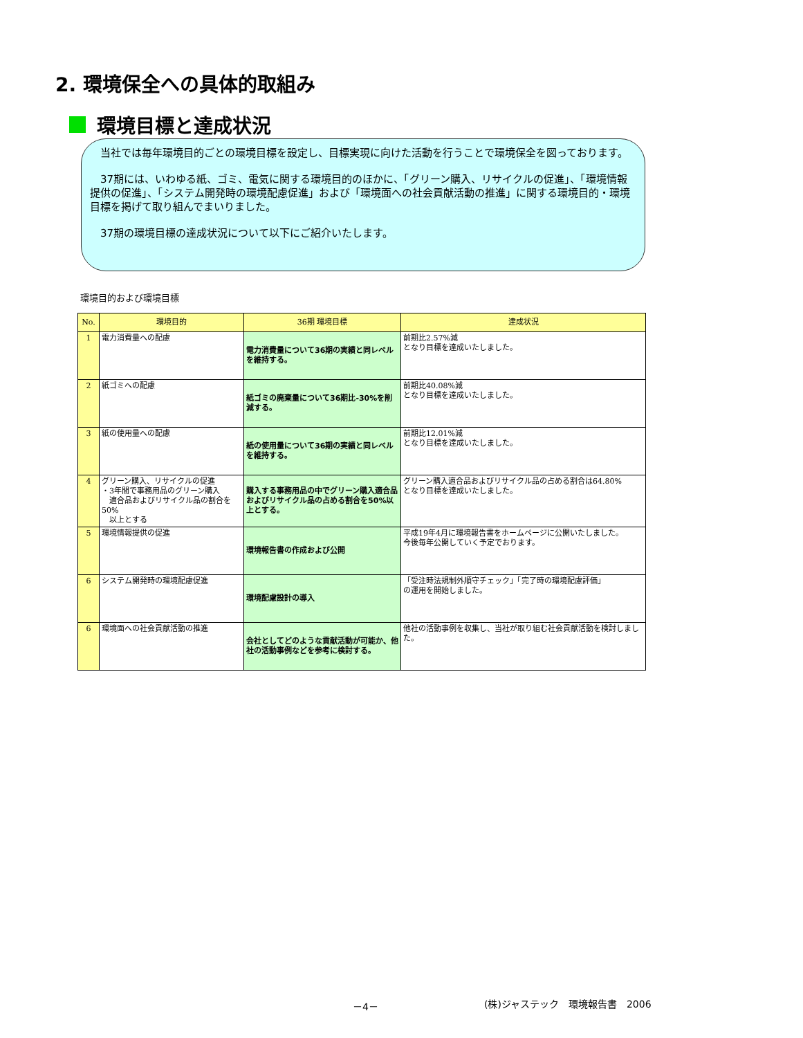2. 環境保全への具体的取組み
環境目標と達成状況
　当社では毎年環境目的ごとの環境目標を設定し、目標実現に向けた活動を行うことで環境保全を図っております。
　37期には、いわゆる紙、ゴミ、電気に関する環境目的のほかに、「グリーン購入、リサイクルの促進」、「環境情報提供の促進」、「システム開発時の環境配慮促進」および「環境面への社会貢献活動の推進」に関する環境目的・環境目標を掲げて取り組んでまいりました。
　37期の環境目標の達成状況について以下にご紹介いたします。
環境目的および環境目標
| No. | 環境目的 | 36期 環境目標 | 達成状況 |
| --- | --- | --- | --- |
| 1 | 電力消費量への配慮 | 電力消費量について36期の実績と同レベルを維持する。 | 前期比2.57%減 となり目標を達成いたしました。 |
| 2 | 紙ゴミへの配慮 | 紙ゴミの廃棄量について36期比-30%を削減する。 | 前期比40.08%減 となり目標を達成いたしました。 |
| 3 | 紙の使用量への配慮 | 紙の使用量について36期の実績と同レベルを維持する。 | 前期比12.01%減 となり目標を達成いたしました。 |
| 4 | グリーン購入、リサイクルの促進 ・3年間で事務用品のグリーン購入 適合品およびリサイクル品の割合を50% 以上とする | 購入する事務用品の中でグリーン購入適合品およびリサイクル品の占める割合を50%以上とする。 | グリーン購入適合品およびリサイクル品の占める割合は64.80% となり目標を達成いたしました。 |
| 5 | 環境情報提供の促進 | 環境報告書の作成および公開 | 平成19年4月に環境報告書をホームページに公開いたしました。 今後毎年公開していく予定でおります。 |
| 6 | システム開発時の環境配慮促進 | 環境配慮設計の導入 | 「受注時法規制外順守チェック」「完了時の環境配慮評価」 の運用を開始しました。 |
| 6 | 環境面への社会貢献活動の推進 | 会社としてどのような貢献活動が可能か、他社の活動事例などを参考に検討する。 | 他社の活動事例を収集し、当社が取り組む社会貢献活動を検討しました。 |
－4－ (株)ジャステック　環境報告書　2006